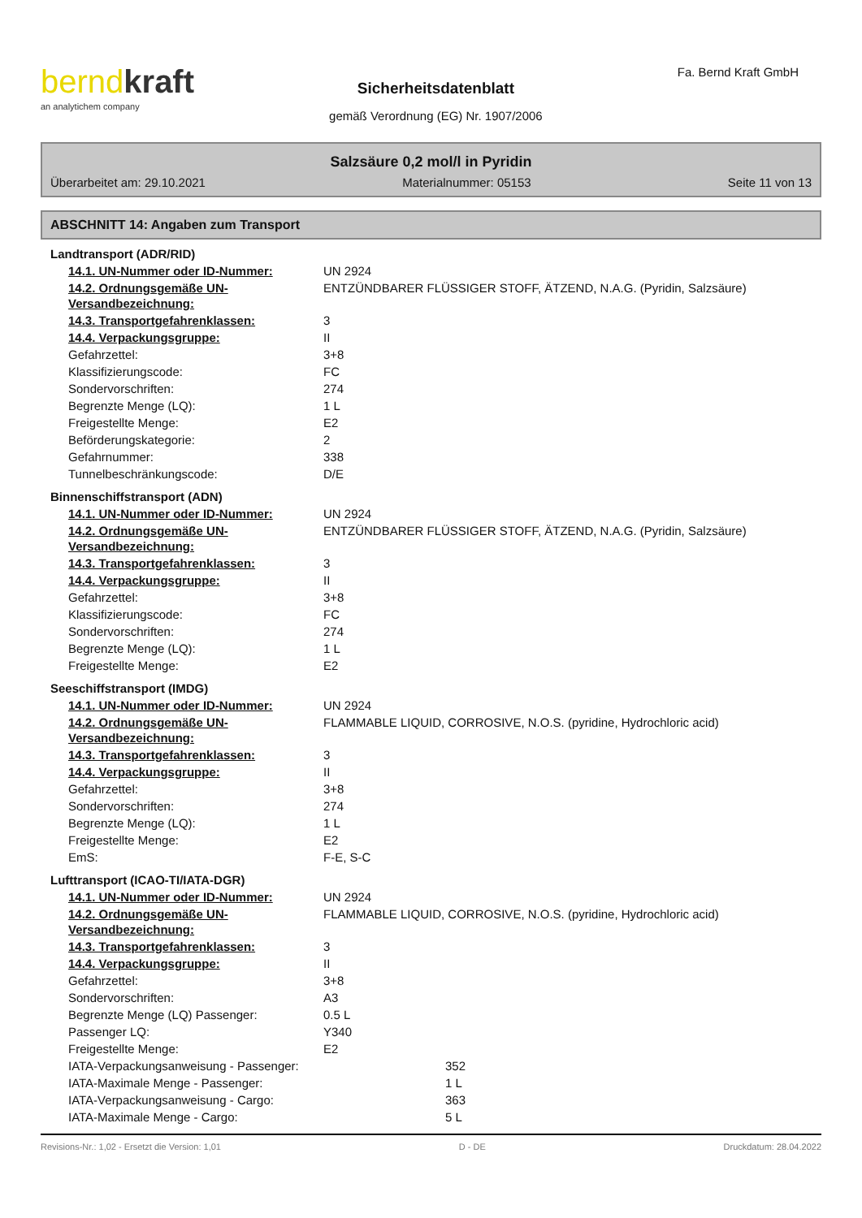berndkraft
an analytichem company
Sicherheitsdatenblatt
gemäß Verordnung (EG) Nr. 1907/2006
Fa. Bernd Kraft GmbH
Salzsäure 0,2 mol/l in Pyridin
Überarbeitet am: 29.10.2021 Materialnummer: 05153 Seite 11 von 13
ABSCHNITT 14: Angaben zum Transport
| Landtransport (ADR/RID) | |
| 14.1. UN-Nummer oder ID-Nummer: | UN 2924 |
| 14.2. Ordnungsgemäße UN-Versandbezeichnung: | ENTZÜNDBARER FLÜSSIGER STOFF, ÄTZEND, N.A.G. (Pyridin, Salzsäure) |
| 14.3. Transportgefahrenklassen: | 3 |
| 14.4. Verpackungsgruppe: | II |
| Gefahrzettel: | 3+8 |
| Klassifizierungscode: | FC |
| Sondervorschriften: | 274 |
| Begrenzte Menge (LQ): | 1 L |
| Freigestellte Menge: | E2 |
| Beförderungskategorie: | 2 |
| Gefahrnummer: | 338 |
| Tunnelbeschränkungscode: | D/E |
| Binnenschiffstransport (ADN) | |
| 14.1. UN-Nummer oder ID-Nummer: | UN 2924 |
| 14.2. Ordnungsgemäße UN-Versandbezeichnung: | ENTZÜNDBARER FLÜSSIGER STOFF, ÄTZEND, N.A.G. (Pyridin, Salzsäure) |
| 14.3. Transportgefahrenklassen: | 3 |
| 14.4. Verpackungsgruppe: | II |
| Gefahrzettel: | 3+8 |
| Klassifizierungscode: | FC |
| Sondervorschriften: | 274 |
| Begrenzte Menge (LQ): | 1 L |
| Freigestellte Menge: | E2 |
| Seeschiffstransport (IMDG) | |
| 14.1. UN-Nummer oder ID-Nummer: | UN 2924 |
| 14.2. Ordnungsgemäße UN-Versandbezeichnung: | FLAMMABLE LIQUID, CORROSIVE, N.O.S. (pyridine, Hydrochloric acid) |
| 14.3. Transportgefahrenklassen: | 3 |
| 14.4. Verpackungsgruppe: | II |
| Gefahrzettel: | 3+8 |
| Sondervorschriften: | 274 |
| Begrenzte Menge (LQ): | 1 L |
| Freigestellte Menge: | E2 |
| EmS: | F-E, S-C |
| Lufttransport (ICAO-TI/IATA-DGR) | |
| 14.1. UN-Nummer oder ID-Nummer: | UN 2924 |
| 14.2. Ordnungsgemäße UN-Versandbezeichnung: | FLAMMABLE LIQUID, CORROSIVE, N.O.S. (pyridine, Hydrochloric acid) |
| 14.3. Transportgefahrenklassen: | 3 |
| 14.4. Verpackungsgruppe: | II |
| Gefahrzettel: | 3+8 |
| Sondervorschriften: | A3 |
| Begrenzte Menge (LQ) Passenger: | 0.5 L |
| Passenger LQ: | Y340 |
| Freigestellte Menge: | E2 |
| IATA-Verpackungsanweisung - Passenger: | 352 |
| IATA-Maximale Menge - Passenger: | 1 L |
| IATA-Verpackungsanweisung - Cargo: | 363 |
| IATA-Maximale Menge - Cargo: | 5 L |
Revisions-Nr.: 1,02 - Ersetzt die Version: 1,01 D - DE Druckdatum: 28.04.2022